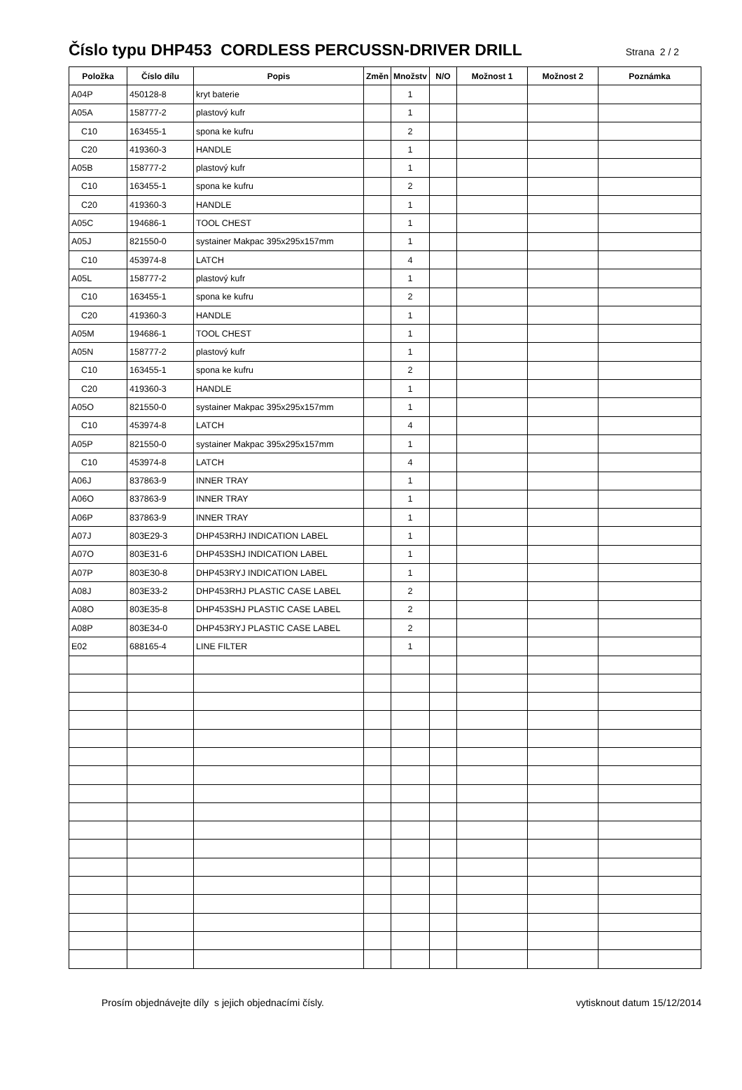Číslo typu DHP453 CORDLESS PERCUSSN-DRIVER DRILL
Strana 2 / 2
| Položka | Číslo dílu | Popis | Změn | Množstv | N/O | Možnost 1 | Možnost 2 | Poznámka |
| --- | --- | --- | --- | --- | --- | --- | --- | --- |
| A04P | 450128-8 | kryt baterie | | 1 | | | | |
| A05A | 158777-2 | plastový kufr | | 1 | | | | |
| C10 | 163455-1 | spona ke kufru | | 2 | | | | |
| C20 | 419360-3 | HANDLE | | 1 | | | | |
| A05B | 158777-2 | plastový kufr | | 1 | | | | |
| C10 | 163455-1 | spona ke kufru | | 2 | | | | |
| C20 | 419360-3 | HANDLE | | 1 | | | | |
| A05C | 194686-1 | TOOL CHEST | | 1 | | | | |
| A05J | 821550-0 | systainer Makpac 395x295x157mm | | 1 | | | | |
| C10 | 453974-8 | LATCH | | 4 | | | | |
| A05L | 158777-2 | plastový kufr | | 1 | | | | |
| C10 | 163455-1 | spona ke kufru | | 2 | | | | |
| C20 | 419360-3 | HANDLE | | 1 | | | | |
| A05M | 194686-1 | TOOL CHEST | | 1 | | | | |
| A05N | 158777-2 | plastový kufr | | 1 | | | | |
| C10 | 163455-1 | spona ke kufru | | 2 | | | | |
| C20 | 419360-3 | HANDLE | | 1 | | | | |
| A05O | 821550-0 | systainer Makpac 395x295x157mm | | 1 | | | | |
| C10 | 453974-8 | LATCH | | 4 | | | | |
| A05P | 821550-0 | systainer Makpac 395x295x157mm | | 1 | | | | |
| C10 | 453974-8 | LATCH | | 4 | | | | |
| A06J | 837863-9 | INNER TRAY | | 1 | | | | |
| A06O | 837863-9 | INNER TRAY | | 1 | | | | |
| A06P | 837863-9 | INNER TRAY | | 1 | | | | |
| A07J | 803E29-3 | DHP453RHJ INDICATION LABEL | | 1 | | | | |
| A07O | 803E31-6 | DHP453SHJ INDICATION LABEL | | 1 | | | | |
| A07P | 803E30-8 | DHP453RYJ INDICATION LABEL | | 1 | | | | |
| A08J | 803E33-2 | DHP453RHJ PLASTIC CASE LABEL | | 2 | | | | |
| A08O | 803E35-8 | DHP453SHJ PLASTIC CASE LABEL | | 2 | | | | |
| A08P | 803E34-0 | DHP453RYJ PLASTIC CASE LABEL | | 2 | | | | |
| E02 | 688165-4 | LINE FILTER | | 1 | | | | |
Prosím objednávejte díly s jejich objednacími čísly. vytisknout datum 15/12/2014